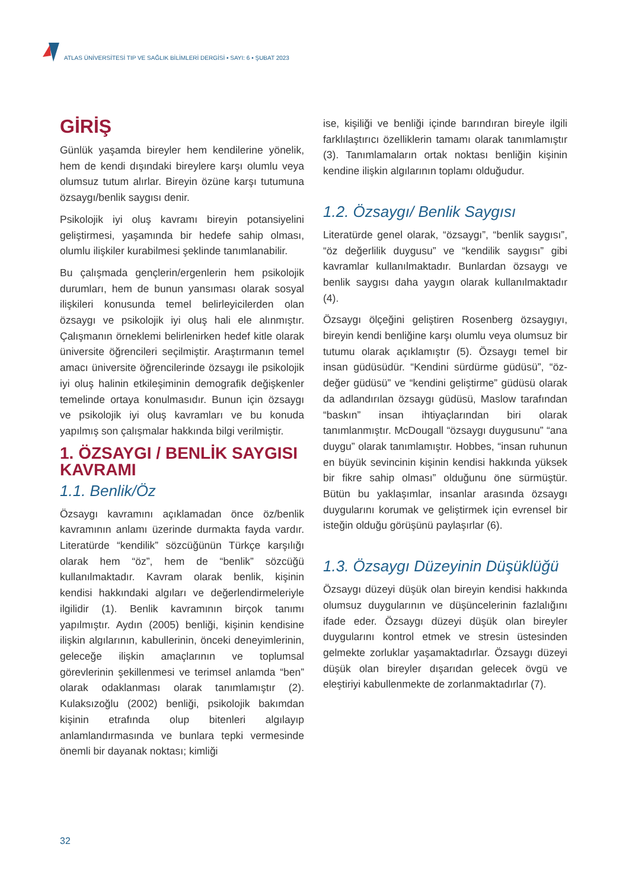ATLAS ÜNİVERSİTESİ TIP VE SAĞLIK BİLİMLERİ DERGİSİ • SAYI: 6 • ŞUBAT 2023
GİRİŞ
Günlük yaşamda bireyler hem kendilerine yönelik, hem de kendi dışındaki bireylere karşı olumlu veya olumsuz tutum alırlar. Bireyin özüne karşı tutumuna özsaygı/benlik saygısı denir.
Psikolojik iyi oluş kavramı bireyin potansiyelini geliştirmesi, yaşamında bir hedefe sahip olması, olumlu ilişkiler kurabilmesi şeklinde tanımlanabilir.
Bu çalışmada gençlerin/ergenlerin hem psikolojik durumları, hem de bunun yansıması olarak sosyal ilişkileri konusunda temel belirleyicilerden olan özsaygı ve psikolojik iyi oluş hali ele alınmıştır. Çalışmanın örneklemi belirlenirken hedef kitle olarak üniversite öğrencileri seçilmiştir. Araştırmanın temel amacı üniversite öğrencilerinde özsaygı ile psikolojik iyi oluş halinin etkileşiminin demografik değişkenler temelinde ortaya konulmasıdır. Bunun için özsaygı ve psikolojik iyi oluş kavramları ve bu konuda yapılmış son çalışmalar hakkında bilgi verilmiştir.
1. ÖZSAYGI / BENLİK SAYGISI KAVRAMI
1.1. Benlik/Öz
Özsaygı kavramını açıklamadan önce öz/benlik kavramının anlamı üzerinde durmakta fayda vardır. Literatürde “kendilik” sözcüğünün Türkçe karşılığı olarak hem “öz”, hem de “benlik” sözcüğü kullanılmaktadır. Kavram olarak benlik, kişinin kendisi hakkındaki algıları ve değerlendirmeleriyle ilgilidir (1). Benlik kavramının birçok tanımı yapılmıştır. Aydın (2005) benliği, kişinin kendisine ilişkin algılarının, kabullerinin, önceki deneyimlerinin, geleceğe ilişkin amaçlarının ve toplumsal görevlerinin şekillenmesi ve terimsel anlamda “ben” olarak odaklanması olarak tanımlamıştır (2). Kulaksızoğlu (2002) benliği, psikolojik bakımdan kişinin etrafında olup bitenleri algılayıp anlamlandırmasında ve bunlara tepki vermesinde önemli bir dayanak noktası; kimliği
ise, kişiliği ve benliği içinde barındıran bireyle ilgili farklılaştırıcı özelliklerin tamamı olarak tanımlamıştır (3). Tanımlamaların ortak noktası benliğin kişinin kendine ilişkin algılarının toplamı olduğudur.
1.2. Özsaygı/ Benlik Saygısı
Literatürde genel olarak, “özsaygı”, “benlik saygısı”, “öz değerlilik duygusu” ve “kendilik saygısı” gibi kavramlar kullanılmaktadır. Bunlardan özsaygı ve benlik saygısı daha yaygın olarak kullanılmaktadır (4).
Özsaygı ölçeğini geliştiren Rosenberg özsaygıyı, bireyin kendi benliğine karşı olumlu veya olumsuz bir tutumu olarak açıklamıştır (5). Özsaygı temel bir insan güdüsüdür. “Kendini sürdürme güdüsü”, “öz-değer güdüsü” ve “kendini geliştirme” güdüsü olarak da adlandırılan özsaygı güdüsü, Maslow tarafından “baskın” insan ihtiyaçlarından biri olarak tanımlanmıştır. McDougall “özsaygı duygusunu” “ana duygu” olarak tanımlamıştır. Hobbes, “insan ruhunun en büyük sevincinin kişinin kendisi hakkında yüksek bir fikre sahip olması” olduğunu öne sürmüştür. Bütün bu yaklaşımlar, insanlar arasında özsaygı duygularını korumak ve geliştirmek için evrensel bir isteğin olduğu görüşünü paylaşırlar (6).
1.3. Özsaygı Düzeyinin Düşüklüğü
Özsaygı düzeyi düşük olan bireyin kendisi hakkında olumsuz duygularının ve düşüncelerinin fazlalığını ifade eder. Özsaygı düzeyi düşük olan bireyler duygularını kontrol etmek ve stresin üstesinden gelmekte zorluklar yaşamaktadırlar. Özsaygı düzeyi düşük olan bireyler dışarıdan gelecek övgü ve eleştiriyi kabullenmekte de zorlanmaktadırlar (7).
32